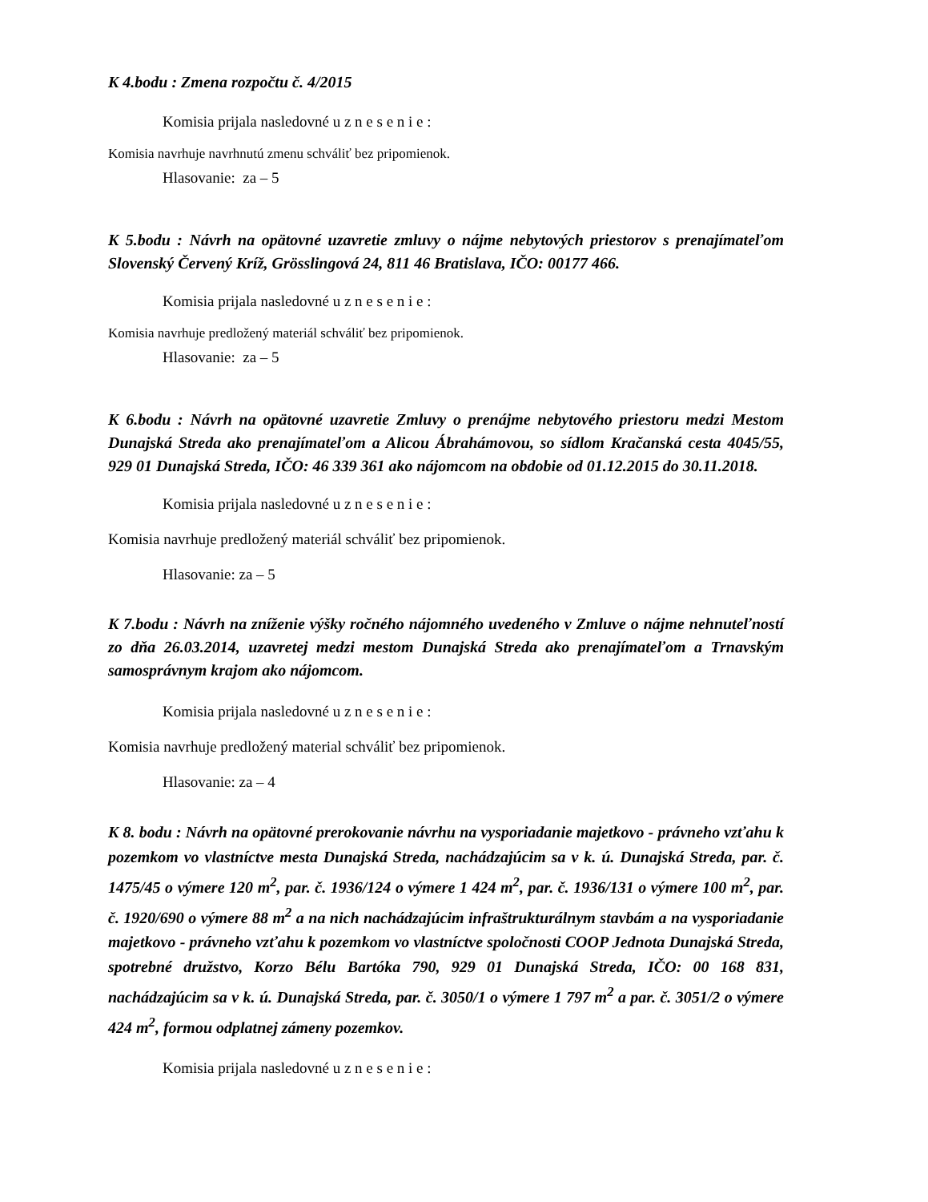K 4.bodu : Zmena rozpočtu č. 4/2015
Komisia prijala nasledovné u z n e s e n i e :
Komisia navrhuje navrhnutú zmenu schváliť bez pripomienok.
Hlasovanie: za – 5
K 5.bodu : Návrh na opätovné uzavretie zmluvy o nájme nebytových priestorov s prenajímateľom Slovenský Červený Kríž, Grösslingová 24, 811 46 Bratislava, IČO: 00177 466.
Komisia prijala nasledovné u z n e s e n i e :
Komisia navrhuje predložený materiál schváliť bez pripomienok.
Hlasovanie: za – 5
K 6.bodu : Návrh na opätovné uzavretie Zmluvy o prenájme nebytového priestoru medzi Mestom Dunajská Streda ako prenajímateľom a Alicou Ábrahámovou, so sídlom Kračanská cesta 4045/55, 929 01 Dunajská Streda, IČO: 46 339 361 ako nájomcom na obdobie od 01.12.2015 do 30.11.2018.
Komisia prijala nasledovné u z n e s e n i e :
Komisia navrhuje predložený materiál schváliť bez pripomienok.
Hlasovanie: za – 5
K 7.bodu : Návrh na zníženie výšky ročného nájomného uvedeného v Zmluve o nájme nehnuteľností zo dňa 26.03.2014, uzavretej medzi mestom Dunajská Streda ako prenajímateľom a Trnavským samosprávnym krajom ako nájomcom.
Komisia prijala nasledovné u z n e s e n i e :
Komisia navrhuje predložený material schváliť bez pripomienok.
Hlasovanie: za – 4
K 8. bodu : Návrh na opätovné prerokovanie návrhu na vysporiadanie majetkovo - právneho vzťahu k pozemkom vo vlastníctve mesta Dunajská Streda, nachádzajúcim sa v k. ú. Dunajská Streda, par. č. 1475/45 o výmere 120 m<sup>2</sup>, par. č. 1936/124 o výmere 1 424 m<sup>2</sup>, par. č. 1936/131 o výmere 100 m<sup>2</sup>, par. č. 1920/690 o výmere 88 m<sup>2</sup> a na nich nachádzajúcim infraštrukturálnym stavbám a na vysporiadanie majetkovo - právneho vzťahu k pozemkom vo vlastníctve spoločnosti COOP Jednota Dunajská Streda, spotrebné družstvo, Korzo Bélu Bartóka 790, 929 01 Dunajská Streda, IČO: 00 168 831, nachádzajúcim sa v k. ú. Dunajská Streda, par. č. 3050/1 o výmere 1 797 m<sup>2</sup> a par. č. 3051/2 o výmere 424 m<sup>2</sup>, formou odplatnej zámeny pozemkov.
Komisia prijala nasledovné u z n e s e n i e :